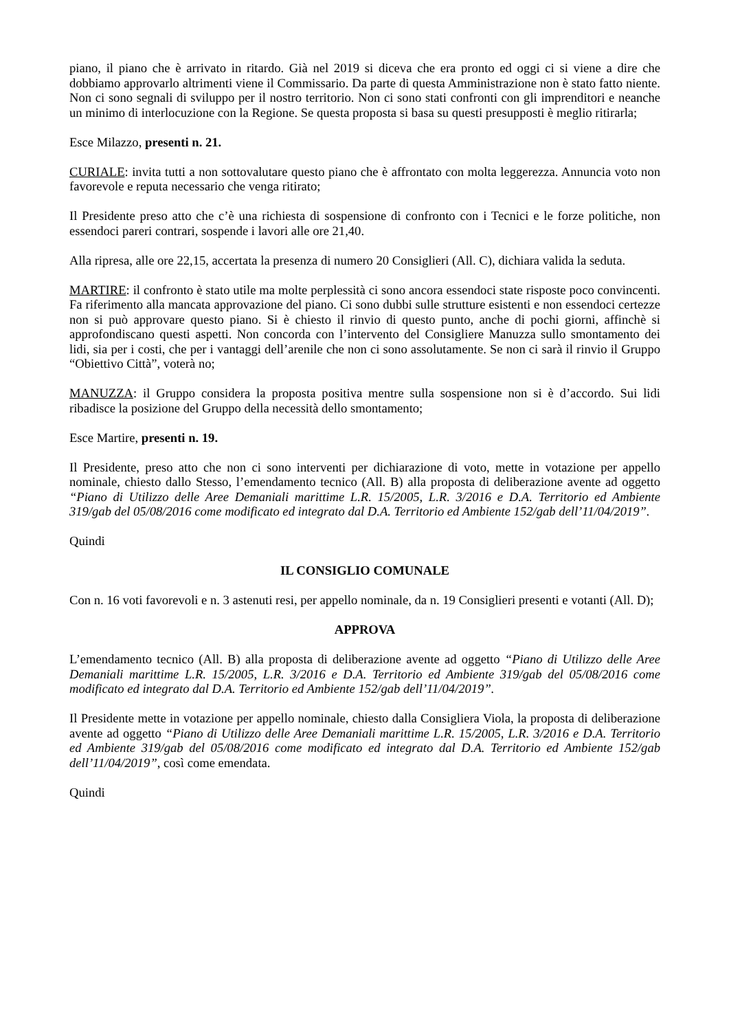piano, il piano che è arrivato in ritardo. Già nel 2019 si diceva che era pronto ed oggi ci si viene a dire che dobbiamo approvarlo altrimenti viene il Commissario. Da parte di questa Amministrazione non è stato fatto niente. Non ci sono segnali di sviluppo per il nostro territorio. Non ci sono stati confronti con gli imprenditori e neanche un minimo di interlocuzione con la Regione. Se questa proposta si basa su questi presupposti è meglio ritirarla;
Esce Milazzo, presenti n. 21.
CURIALE: invita tutti a non sottovalutare questo piano che è affrontato con molta leggerezza. Annuncia voto non favorevole e reputa necessario che venga ritirato;
Il Presidente preso atto che c’è una richiesta di sospensione di confronto con i Tecnici e le forze politiche, non essendoci pareri contrari, sospende i lavori alle ore 21,40.
Alla ripresa, alle ore 22,15, accertata la presenza di numero 20 Consiglieri (All. C), dichiara valida la seduta.
MARTIRE: il confronto è stato utile ma molte perplessità ci sono ancora essendoci state risposte poco convincenti. Fa riferimento alla mancata approvazione del piano. Ci sono dubbi sulle strutture esistenti e non essendoci certezze non si può approvare questo piano. Si è chiesto il rinvio di questo punto, anche di pochi giorni, affinchè si approfondiscano questi aspetti. Non concorda con l’intervento del Consigliere Manuzza sullo smontamento dei lidi, sia per i costi, che per i vantaggi dell’arenile che non ci sono assolutamente. Se non ci sarà il rinvio il Gruppo “Obiettivo Città”, voterà no;
MANUZZA: il Gruppo considera la proposta positiva mentre sulla sospensione non si è d’accordo. Sui lidi ribadisce la posizione del Gruppo della necessità dello smontamento;
Esce Martire, presenti n. 19.
Il Presidente, preso atto che non ci sono interventi per dichiarazione di voto, mette in votazione per appello nominale, chiesto dallo Stesso, l’emendamento tecnico (All. B) alla proposta di deliberazione avente ad oggetto “Piano di Utilizzo delle Aree Demaniali marittime L.R. 15/2005, L.R. 3/2016 e D.A. Territorio ed Ambiente 319/gab del 05/08/2016 come modificato ed integrato dal D.A. Territorio ed Ambiente 152/gab dell’11/04/2019”.
Quindi
IL CONSIGLIO COMUNALE
Con n. 16 voti favorevoli e n. 3 astenuti resi, per appello nominale, da n. 19 Consiglieri presenti e votanti (All. D);
APPROVA
L’emendamento tecnico (All. B) alla proposta di deliberazione avente ad oggetto “Piano di Utilizzo delle Aree Demaniali marittime L.R. 15/2005, L.R. 3/2016 e D.A. Territorio ed Ambiente 319/gab del 05/08/2016 come modificato ed integrato dal D.A. Territorio ed Ambiente 152/gab dell’11/04/2019”.
Il Presidente mette in votazione per appello nominale, chiesto dalla Consigliera Viola, la proposta di deliberazione avente ad oggetto “Piano di Utilizzo delle Aree Demaniali marittime L.R. 15/2005, L.R. 3/2016 e D.A. Territorio ed Ambiente 319/gab del 05/08/2016 come modificato ed integrato dal D.A. Territorio ed Ambiente 152/gab dell’11/04/2019”, così come emendata.
Quindi